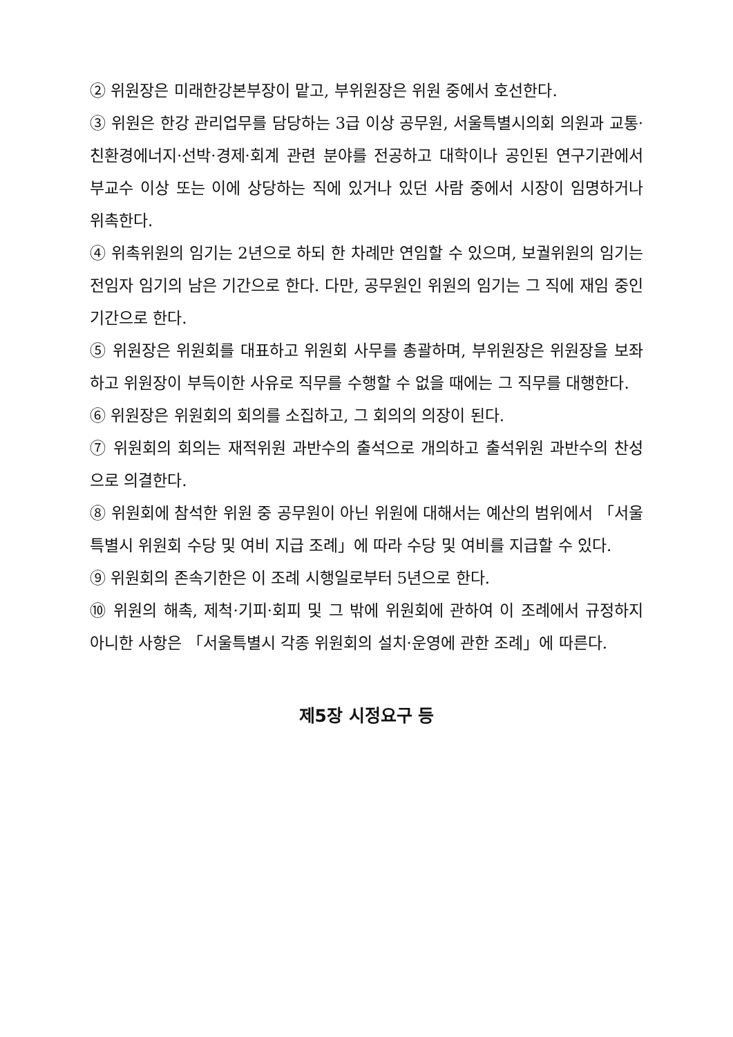② 위원장은 미래한강본부장이 맡고, 부위원장은 위원 중에서 호선한다.
③ 위원은 한강 관리업무를 담당하는 3급 이상 공무원, 서울특별시의회 의원과 교통·친환경에너지·선박·경제·회계 관련 분야를 전공하고 대학이나 공인된 연구기관에서 부교수 이상 또는 이에 상당하는 직에 있거나 있던 사람 중에서 시장이 임명하거나 위촉한다.
④ 위촉위원의 임기는 2년으로 하되 한 차례만 연임할 수 있으며, 보궐위원의 임기는 전임자 임기의 남은 기간으로 한다. 다만, 공무원인 위원의 임기는 그 직에 재임 중인 기간으로 한다.
⑤ 위원장은 위원회를 대표하고 위원회 사무를 총괄하며, 부위원장은 위원장을 보좌하고 위원장이 부득이한 사유로 직무를 수행할 수 없을 때에는 그 직무를 대행한다.
⑥ 위원장은 위원회의 회의를 소집하고, 그 회의의 의장이 된다.
⑦ 위원회의 회의는 재적위원 과반수의 출석으로 개의하고 출석위원 과반수의 찬성으로 의결한다.
⑧ 위원회에 참석한 위원 중 공무원이 아닌 위원에 대해서는 예산의 범위에서 「서울특별시 위원회 수당 및 여비 지급 조례」에 따라 수당 및 여비를 지급할 수 있다.
⑨ 위원회의 존속기한은 이 조례 시행일로부터 5년으로 한다.
⑩ 위원의 해촉, 제척·기피·회피 및 그 밖에 위원회에 관하여 이 조례에서 규정하지 아니한 사항은 「서울특별시 각종 위원회의 설치·운영에 관한 조례」에 따른다.
제5장 시정요구 등